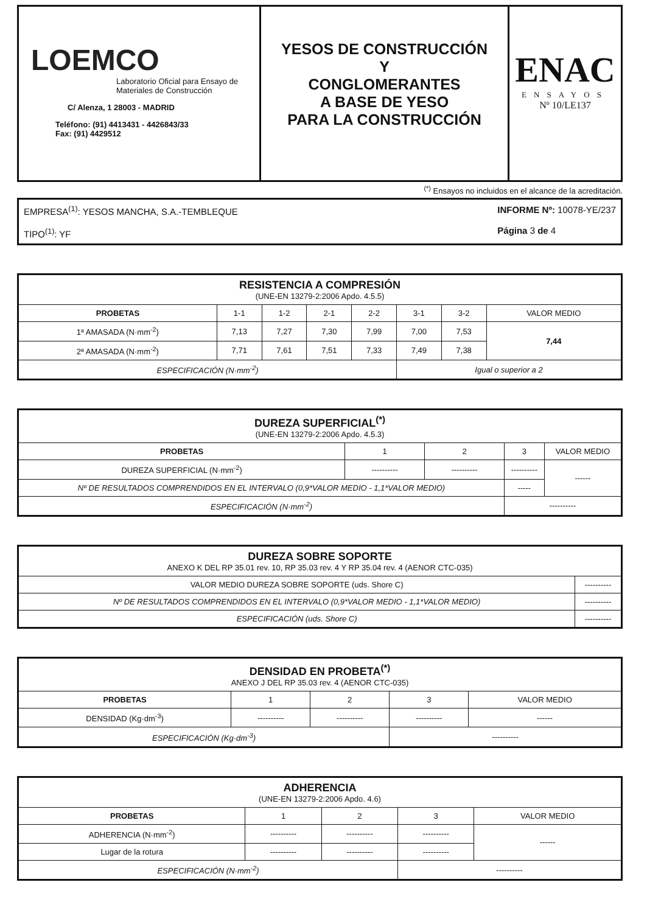LOEMCO
Laboratorio Oficial para Ensayo de Materiales de Construcción
C/ Alenza, 1 28003 - MADRID
Teléfono: (91) 4413431 - 4426843/33
Fax: (91) 4429512
YESOS DE CONSTRUCCIÓN
Y
CONGLOMERANTES
A BASE DE YESO
PARA LA CONSTRUCCIÓN
ENAC
ENSAYOS
Nº 10/LE137
<sup>(*)</sup> Ensayos no incluidos en el alcance de la acreditación.
EMPRESA<sup>(1)</sup>: YESOS MANCHA, S.A.-TEMBLEQUE
TIPO<sup>(1)</sup>: YF
INFORME Nº: 10078-YE/237
Página 3 de 4
| RESISTENCIA A COMPRESIÓN (UNE-EN 13279-2:2006 Apdo. 4.5.5) | | | | | | | |
| PROBETAS | 1-1 | 1-2 | 2-1 | 2-2 | 3-1 | 3-2 | VALOR MEDIO |
| 1ª AMASADA (N·mm<sup>-2</sup>) | 7,13 | 7,27 | 7,30 | 7,99 | 7,00 | 7,53 | 7,44 |
| 2ª AMASADA (N·mm<sup>-2</sup>) | 7,71 | 7,61 | 7,51 | 7,33 | 7,49 | 7,38 | |
| ESPECIFICACIÓN (N·mm<sup>-2</sup>) | | | | | Igual o superior a 2 | | |
| DUREZA SUPERFICIAL<sup>(*)</sup> (UNE-EN 13279-2:2006 Apdo. 4.5.3) | | | | | |
| PROBETAS | 1 | 2 | 3 | | VALOR MEDIO |
| DUREZA SUPERFICIAL (N·mm<sup>-2</sup>) | ---------- | ---------- | ---------- | | ------ |
| Nº DE RESULTADOS COMPRENDIDOS EN EL INTERVALO (0,9*VALOR MEDIO - 1,1*VALOR MEDIO) | | | | ----- | |
| ESPECIFICACIÓN (N·mm<sup>-2</sup>) | | | ---------- | | |
| DUREZA SOBRE SOPORTE ANEXO K DEL RP 35.01 rev. 10, RP 35.03 rev. 4 Y RP 35.04 rev. 4 (AENOR CTC-035) | |
| VALOR MEDIO DUREZA SOBRE SOPORTE (uds. Shore C) | ---------- |
| Nº DE RESULTADOS COMPRENDIDOS EN EL INTERVALO (0,9*VALOR MEDIO - 1,1*VALOR MEDIO) | ---------- |
| ESPECIFICACIÓN (uds. Shore C) | ---------- |
| DENSIDAD EN PROBETA<sup>(*)</sup> ANEXO J DEL RP 35.03 rev. 4 (AENOR CTC-035) | | | | |
| PROBETAS | 1 | 2 | 3 | VALOR MEDIO |
| DENSIDAD (Kg·dm<sup>-3</sup>) | ---------- | ---------- | ---------- | ------ |
| ESPECIFICACIÓN (Kg·dm<sup>-3</sup>) | | | ---------- | |
| ADHERENCIA (UNE-EN 13279-2:2006 Apdo. 4.6) | | | | |
| PROBETAS | 1 | 2 | 3 | VALOR MEDIO |
| ADHERENCIA (N·mm<sup>-2</sup>) | ---------- | ---------- | ---------- | ------ |
| Lugar de la rotura | ---------- | ---------- | ---------- | |
| ESPECIFICACIÓN (N·mm<sup>-2</sup>) | | | ---------- | |